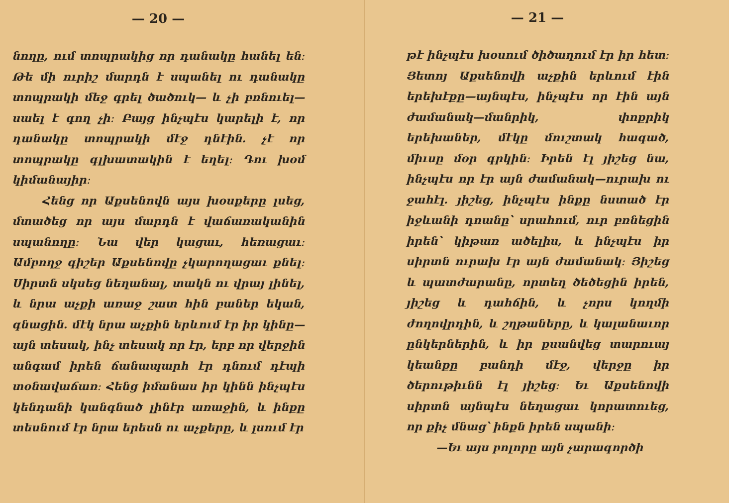— 20 —
նողը, ում տոպրակից որ դանակը հանել են։ Թե մի ուրիշ մարդն է սպանել ու դանակը տոպրակի մեջ գրել ծածուկ— և չի բռնուել—սաել է գող չի։ Բայց ինչպէս կարելի է, որ դանակը տոպրակի մէջ դնէին. չէ որ տոպրակը գլխատակին է եղել։ Դու խօմ կիմանայիր։
Հենց որ Աքսենովն այս խօսքերը լսեց, մտածեց որ այս մարդն է վաճառականին սպանողը։ Նա վեր կացաւ, հեռացաւ։ Ամբողջ գիշեր Աքսենովը չկարողացաւ քնել։ Սիրտն սկսեց նեղանալ, տակն ու վրայ լինել, և նրա աչքի առաջ շատ հին բաներ եկան, գնացին. մէկ նրա աչքին երևում էր իր կինը—այն տեսակ, ինչ տեսակ որ էր, երբ որ վերջին անգամ իրեն ճանապարհ էր դնում դէպի տօնավաճառ։ Հենց իմանաս իր կինն ինչպէս կենդանի կանգնած լինէր առաջին, և ինքը տեսնում էր նրա երեսն ու աչքերը, և լսում էր
— 21 —
թէ ինչպէս խօսում ծիծաղում էր իր հետ։ Յետոյ Աքսենովի աչքին երևում էին երեխէքը—այնպէս, ինչպէս որ էին այն ժամանակ—մանրիկ, փոքրիկ երեխաներ, մէկը մուշտակ հագած, միւսը մօր գրկին։ Իրեն էլ յիշեց նա, ինչպէս որ էր այն ժամանակ—ուրախ ու ջահէլ. յիշեց, ինչպէս ինքը նստած էր իջևանի դռանը՝ սրահում, ուր բռնեցին իրեն՝ կիթառ ածելիս, և ինչպէս իր սիրտն ուրախ էր այն ժամանակ։ Յիշեց և պատժարանը, որտեղ ծեծեցին իրեն, յիշեց և դահճին, և չորս կողմի ժողովրդին, և շղթաները, և կալանաւոր ընկերներին, և իր քսանվեց տարուայ կեանքը բանդի մէջ, վերջը իր ծերութիւնն էլ յիշեց։ Եւ Աքսենովի սիրտն այնպէս նեղացաւ կորատուեց, որ քիչ մնաց՝ ինքն իրեն սպանի։
—Եւ այս բոլորը այն չարագործի